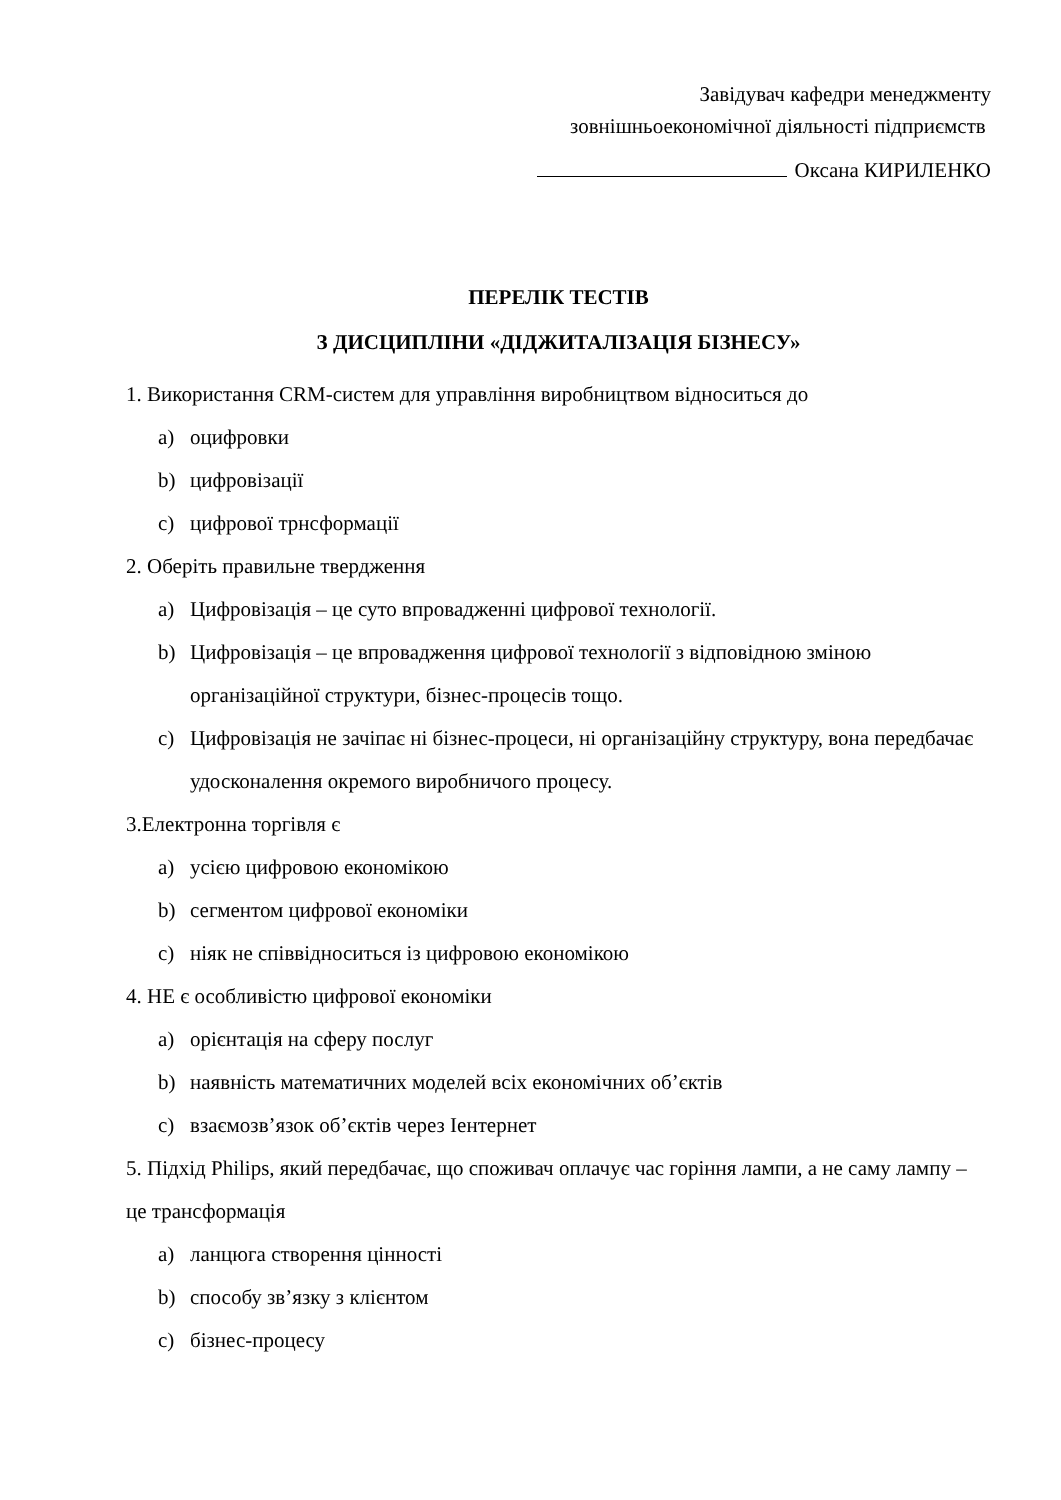Завідувач кафедри менеджменту
зовнішньоекономічної діяльності підприємств
Оксана КИРИЛЕНКО
ПЕРЕЛІК ТЕСТІВ
З ДИСЦИПЛІНИ «ДІДЖИТАЛІЗАЦІЯ БІЗНЕСУ»
1. Використання CRM-систем для управління виробництвом відноситься до
a) оцифровки
b) цифровізації
c) цифрової трнсформації
2. Оберіть правильне твердження
a) Цифровізація – це суто впровадженні цифрової технології.
b) Цифровізація – це впровадження цифрової технології з відповідною зміною організаційної структури, бізнес-процесів тощо.
c) Цифровізація не зачіпає ні бізнес-процеси, ні організаційну структуру, вона передбачає удосконалення окремого виробничого процесу.
3.Електронна торгівля є
a) усією цифровою економікою
b) сегментом цифрової економіки
c) ніяк не співвідноситься із цифровою економікою
4. НЕ є особливістю цифрової економіки
a) орієнтація на сферу послуг
b) наявність математичних моделей всіх економічних об’єктів
c) взаємозв’язок об’єктів через Іентернет
5. Підхід Philips, який передбачає, що споживач оплачує час горіння лампи, а не саму лампу – це трансформація
a) ланцюга створення цінності
b) способу зв’язку з клієнтом
c) бізнес-процесу